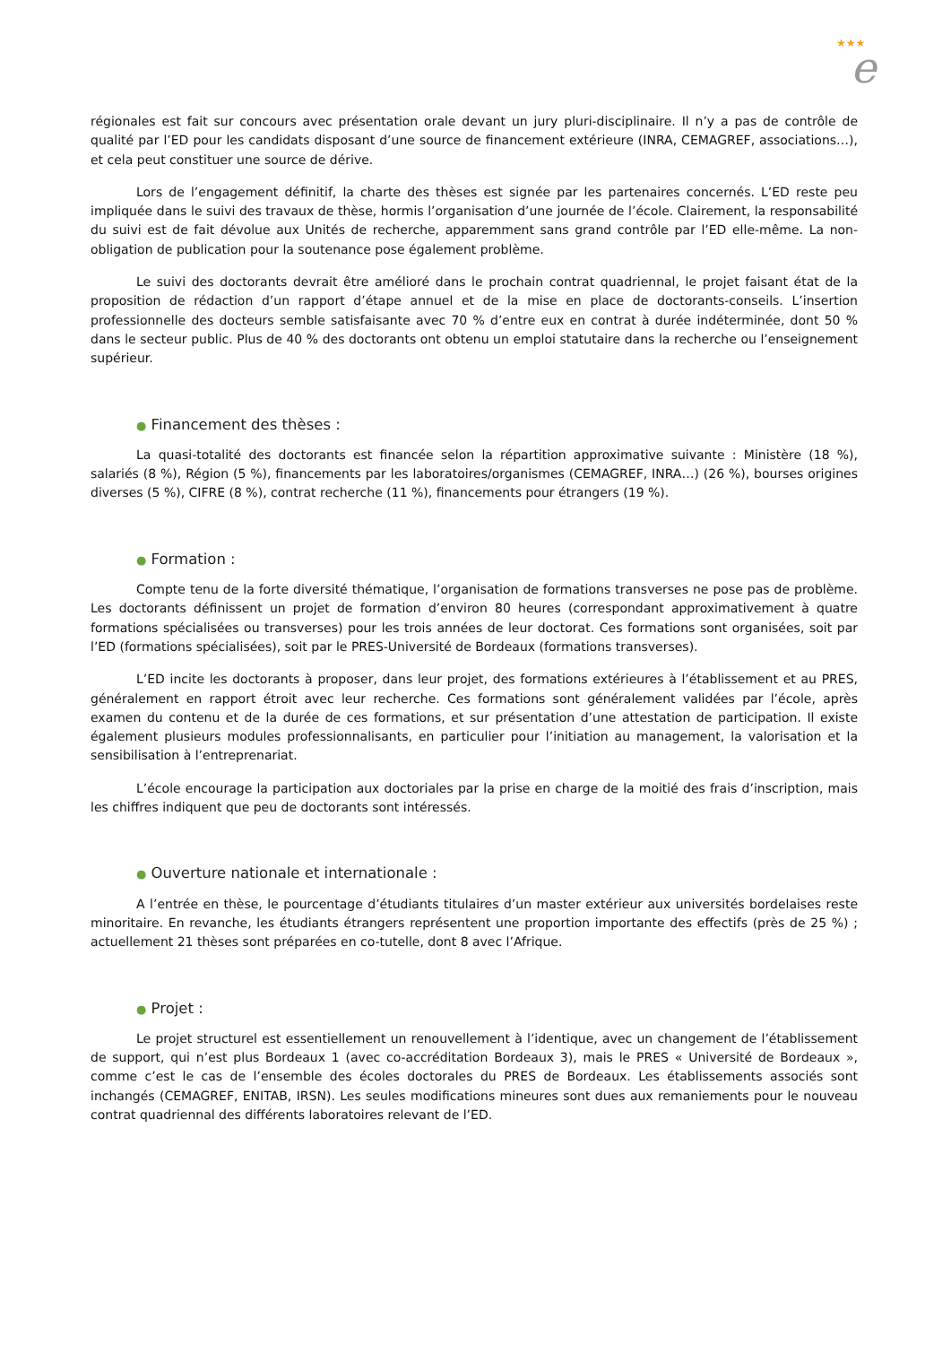★★★
e
régionales est fait sur concours avec présentation orale devant un jury pluri-disciplinaire. Il n’y a pas de contrôle de qualité par l’ED pour les candidats disposant d’une source de financement extérieure (INRA, CEMAGREF, associations…), et cela peut constituer une source de dérive.
Lors de l’engagement définitif, la charte des thèses est signée par les partenaires concernés. L’ED reste peu impliquée dans le suivi des travaux de thèse, hormis l’organisation d’une journée de l’école. Clairement, la responsabilité du suivi est de fait dévolue aux Unités de recherche, apparemment sans grand contrôle par l’ED elle-même. La non-obligation de publication pour la soutenance pose également problème.
Le suivi des doctorants devrait être amélioré dans le prochain contrat quadriennal, le projet faisant état de la proposition de rédaction d’un rapport d’étape annuel et de la mise en place de doctorants-conseils. L’insertion professionnelle des docteurs semble satisfaisante avec 70 % d’entre eux en contrat à durée indéterminée, dont 50 % dans le secteur public. Plus de 40 % des doctorants ont obtenu un emploi statutaire dans la recherche ou l’enseignement supérieur.
● Financement des thèses :
La quasi-totalité des doctorants est financée selon la répartition approximative suivante : Ministère (18 %), salariés (8 %), Région (5 %), financements par les laboratoires/organismes (CEMAGREF, INRA…) (26 %), bourses origines diverses (5 %), CIFRE (8 %), contrat recherche (11 %), financements pour étrangers (19 %).
● Formation :
Compte tenu de la forte diversité thématique, l’organisation de formations transverses ne pose pas de problème. Les doctorants définissent un projet de formation d’environ 80 heures (correspondant approximativement à quatre formations spécialisées ou transverses) pour les trois années de leur doctorat. Ces formations sont organisées, soit par l’ED (formations spécialisées), soit par le PRES-Université de Bordeaux (formations transverses).
L’ED incite les doctorants à proposer, dans leur projet, des formations extérieures à l’établissement et au PRES, généralement en rapport étroit avec leur recherche. Ces formations sont généralement validées par l’école, après examen du contenu et de la durée de ces formations, et sur présentation d’une attestation de participation. Il existe également plusieurs modules professionnalisants, en particulier pour l’initiation au management, la valorisation et la sensibilisation à l’entreprenariat.
L’école encourage la participation aux doctoriales par la prise en charge de la moitié des frais d’inscription, mais les chiffres indiquent que peu de doctorants sont intéressés.
● Ouverture nationale et internationale :
A l’entrée en thèse, le pourcentage d’étudiants titulaires d’un master extérieur aux universités bordelaises reste minoritaire. En revanche, les étudiants étrangers représentent une proportion importante des effectifs (près de 25 %) ; actuellement 21 thèses sont préparées en co-tutelle, dont 8 avec l’Afrique.
● Projet :
Le projet structurel est essentiellement un renouvellement à l’identique, avec un changement de l’établissement de support, qui n’est plus Bordeaux 1 (avec co-accréditation Bordeaux 3), mais le PRES « Université de Bordeaux », comme c’est le cas de l’ensemble des écoles doctorales du PRES de Bordeaux. Les établissements associés sont inchangés (CEMAGREF, ENITAB, IRSN). Les seules modifications mineures sont dues aux remaniements pour le nouveau contrat quadriennal des différents laboratoires relevant de l’ED.